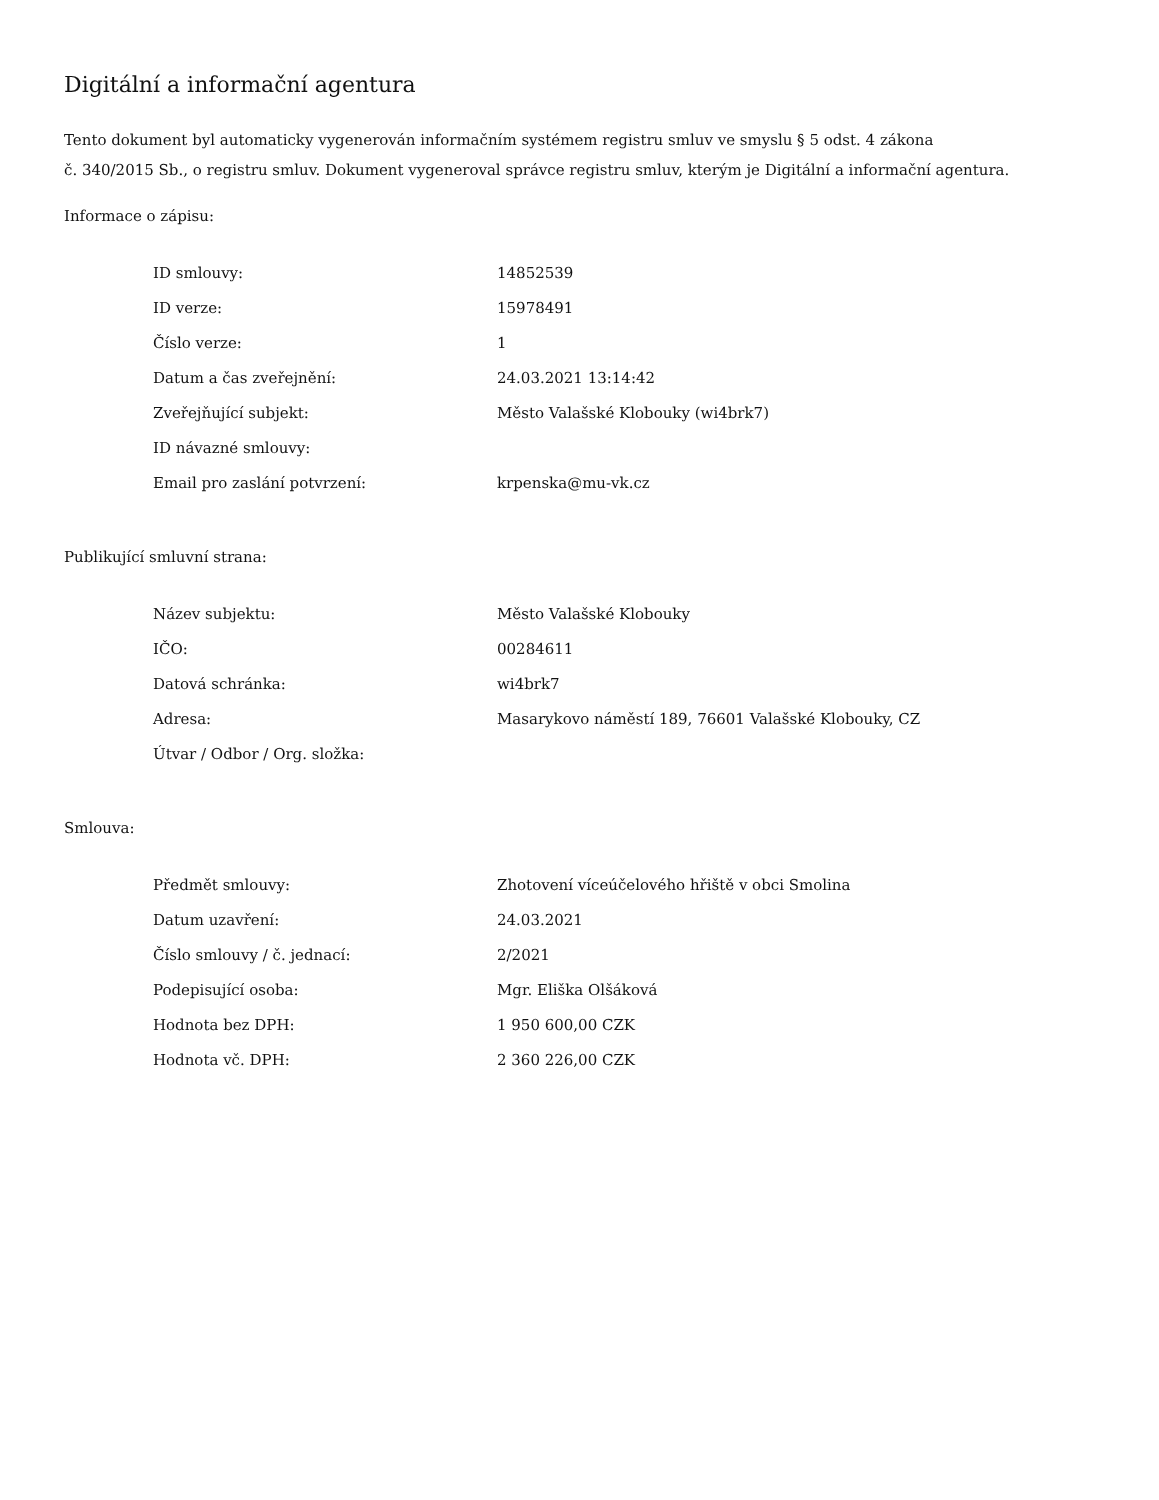Digitální a informační agentura
Tento dokument byl automaticky vygenerován informačním systémem registru smluv ve smyslu § 5 odst. 4 zákona
č. 340/2015 Sb., o registru smluv. Dokument vygeneroval správce registru smluv, kterým je Digitální a informační agentura.
Informace o zápisu:
| ID smlouvy: | 14852539 |
| ID verze: | 15978491 |
| Číslo verze: | 1 |
| Datum a čas zveřejnění: | 24.03.2021 13:14:42 |
| Zveřejňující subjekt: | Město Valašské Klobouky (wi4brk7) |
| ID návazné smlouvy: | |
| Email pro zaslání potvrzení: | krpenska@mu-vk.cz |
Publikující smluvní strana:
| Název subjektu: | Město Valašské Klobouky |
| IČO: | 00284611 |
| Datová schránka: | wi4brk7 |
| Adresa: | Masarykovo náměstí 189, 76601 Valašské Klobouky, CZ |
| Útvar / Odbor / Org. složka: | |
Smlouva:
| Předmět smlouvy: | Zhotovení víceúčelového hřiště v obci Smolina |
| Datum uzavření: | 24.03.2021 |
| Číslo smlouvy / č. jednací: | 2/2021 |
| Podepisující osoba: | Mgr. Eliška Olšáková |
| Hodnota bez DPH: | 1 950 600,00 CZK |
| Hodnota vč. DPH: | 2 360 226,00 CZK |